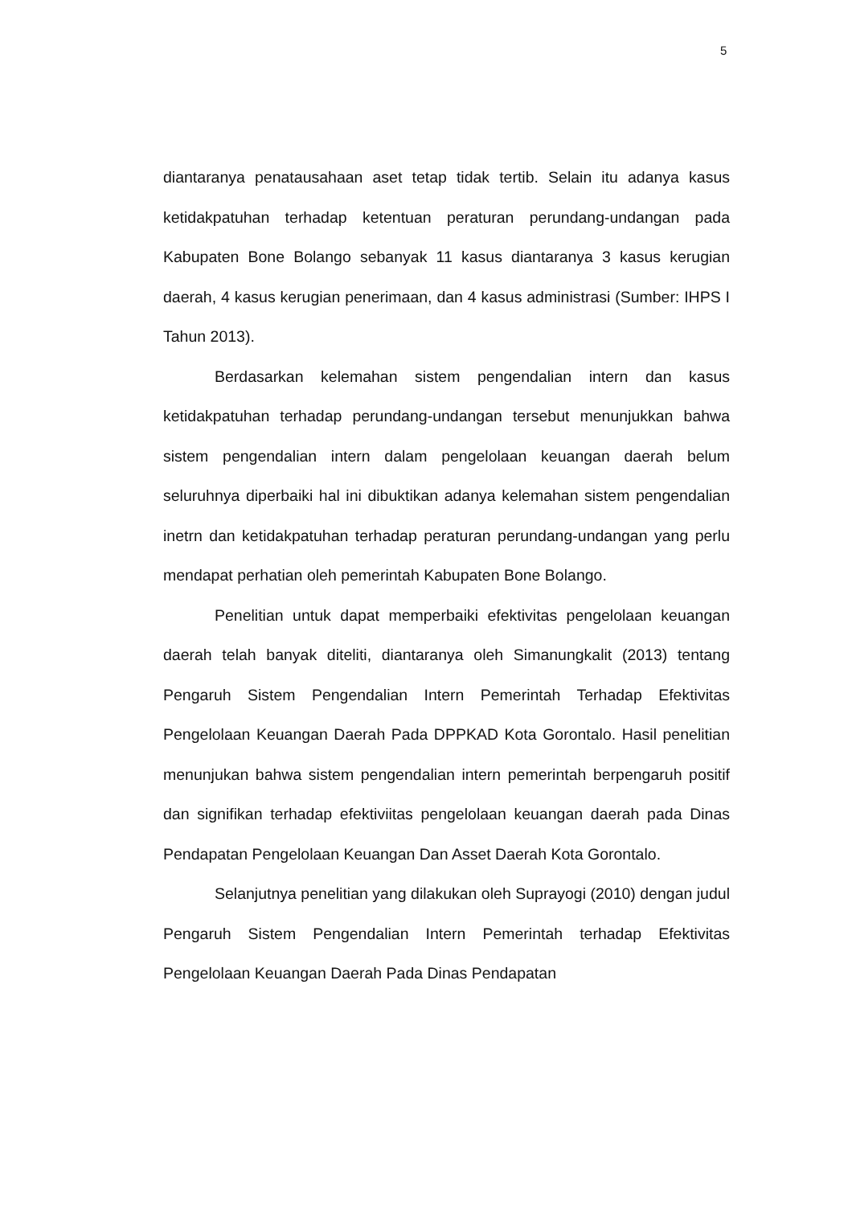5
diantaranya penatausahaan aset tetap tidak tertib. Selain itu adanya kasus ketidakpatuhan terhadap ketentuan peraturan perundang-undangan pada Kabupaten Bone Bolango sebanyak 11 kasus diantaranya 3 kasus kerugian daerah, 4 kasus kerugian penerimaan, dan 4 kasus administrasi (Sumber: IHPS I Tahun 2013).
Berdasarkan kelemahan sistem pengendalian intern dan kasus ketidakpatuhan terhadap perundang-undangan tersebut menunjukkan bahwa sistem pengendalian intern dalam pengelolaan keuangan daerah belum seluruhnya diperbaiki hal ini dibuktikan adanya kelemahan sistem pengendalian inetrn dan ketidakpatuhan terhadap peraturan perundang-undangan yang perlu mendapat perhatian oleh pemerintah Kabupaten Bone Bolango.
Penelitian untuk dapat memperbaiki efektivitas pengelolaan keuangan daerah telah banyak diteliti, diantaranya oleh Simanungkalit (2013) tentang Pengaruh Sistem Pengendalian Intern Pemerintah Terhadap Efektivitas Pengelolaan Keuangan Daerah Pada DPPKAD Kota Gorontalo. Hasil penelitian menunjukan bahwa sistem pengendalian intern pemerintah berpengaruh positif dan signifikan terhadap efektiviitas pengelolaan keuangan daerah pada Dinas Pendapatan Pengelolaan Keuangan Dan Asset Daerah Kota Gorontalo.
Selanjutnya penelitian yang dilakukan oleh Suprayogi (2010) dengan judul Pengaruh Sistem Pengendalian Intern Pemerintah terhadap Efektivitas Pengelolaan Keuangan Daerah Pada Dinas Pendapatan